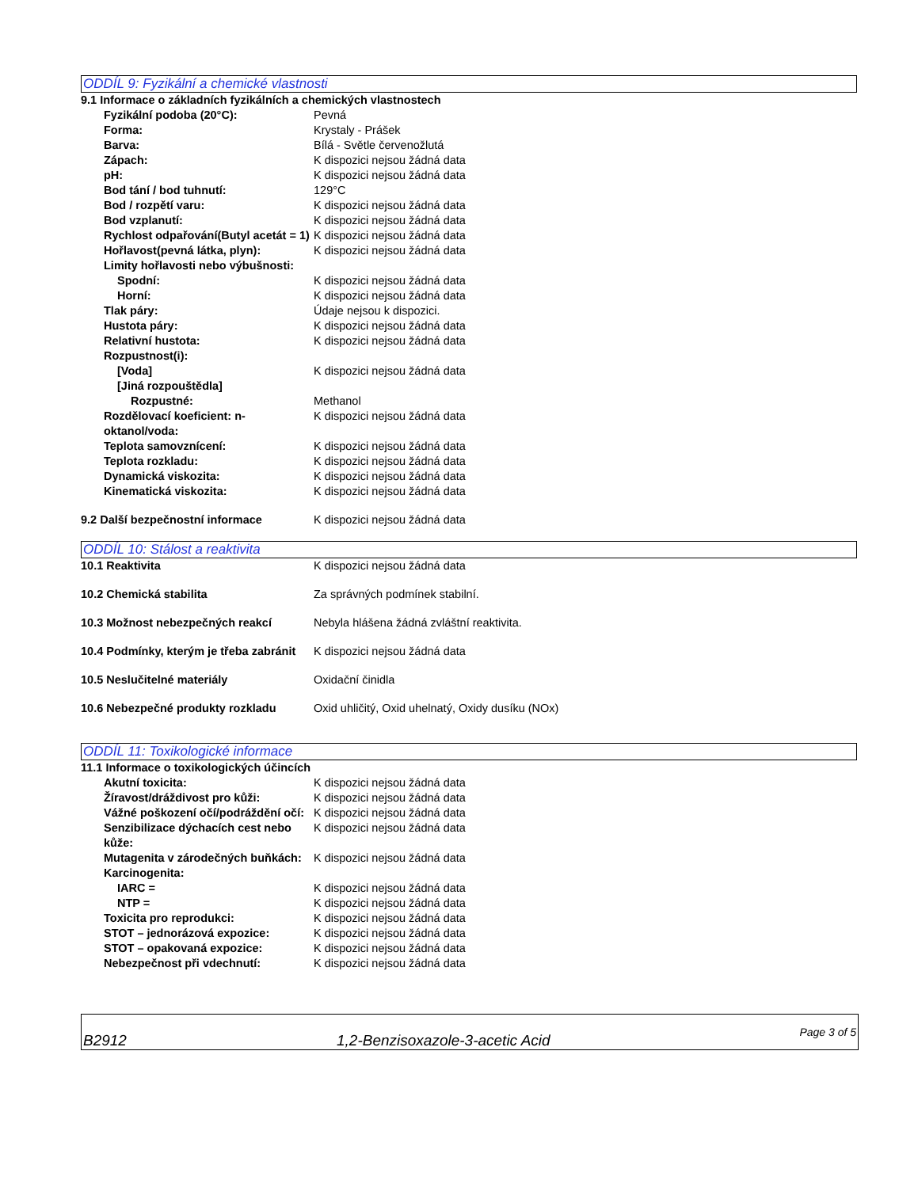ODDÍL 9: Fyzikální a chemické vlastnosti
9.1 Informace o základních fyzikálních a chemických vlastnostech
Fyzikální podoba (20°C): Pevná
Forma: Krystaly - Prášek
Barva: Bílá - Světle červenožlutá
Zápach: K dispozici nejsou žádná data
pH: K dispozici nejsou žádná data
Bod tání / bod tuhnutí: 129°C
Bod / rozpětí varu: K dispozici nejsou žádná data
Bod vzplanutí: K dispozici nejsou žádná data
Rychlost odpařování(Butyl acetát = 1)
K dispozici nejsou žádná data
Hořlavost(pevná látka, plyn): K dispozici nejsou žádná data
Limity hořlavosti nebo výbušnosti:
Spodní: K dispozici nejsou žádná data
Horní: K dispozici nejsou žádná data
Tlak páry: Údaje nejsou k dispozici.
Hustota páry: K dispozici nejsou žádná data
Relativní hustota: K dispozici nejsou žádná data
Rozpustnost(i):
[Voda] K dispozici nejsou žádná data
[Jiná rozpouštědla]
Rozpustné: Methanol
Rozdělovací koeficient: n-oktanol/voda:
K dispozici nejsou žádná data
Teplota samovznícení: K dispozici nejsou žádná data
Teplota rozkladu: K dispozici nejsou žádná data
Dynamická viskozita: K dispozici nejsou žádná data
Kinematická viskozita: K dispozici nejsou žádná data
9.2 Další bezpečnostní informace K dispozici nejsou žádná data
ODDÍL 10: Stálost a reaktivita
10.1 Reaktivita K dispozici nejsou žádná data
10.2 Chemická stabilita Za správných podmínek stabilní.
10.3 Možnost nebezpečných reakcí Nebyla hlášena žádná zvláštní reaktivita.
10.4 Podmínky, kterým je třeba zabránit
K dispozici nejsou žádná data
10.5 Neslučitelné materiály Oxidační činidla
10.6 Nebezpečné produkty rozkladu Oxid uhličitý, Oxid uhelnatý, Oxidy dusíku (NOx)
ODDÍL 11: Toxikologické informace
11.1 Informace o toxikologických účincích
Akutní toxicita: K dispozici nejsou žádná data
Žíravost/dráždivost pro kůži: K dispozici nejsou žádná data
Vážné poškození očí/podráždění očí:
K dispozici nejsou žádná data
Senzibilizace dýchacích cest nebo kůže:
K dispozici nejsou žádná data
Mutagenita v zárodečných buňkách:
K dispozici nejsou žádná data
Karcinogenita:
IARC = K dispozici nejsou žádná data
NTP = K dispozici nejsou žádná data
Toxicita pro reprodukci: K dispozici nejsou žádná data
STOT – jednorázová expozice: K dispozici nejsou žádná data
STOT – opakovaná expozice: K dispozici nejsou žádná data
Nebezpečnost při vdechnutí: K dispozici nejsou žádná data
B2912 1,2-Benzisoxazole-3-acetic Acid Page 3 of 5